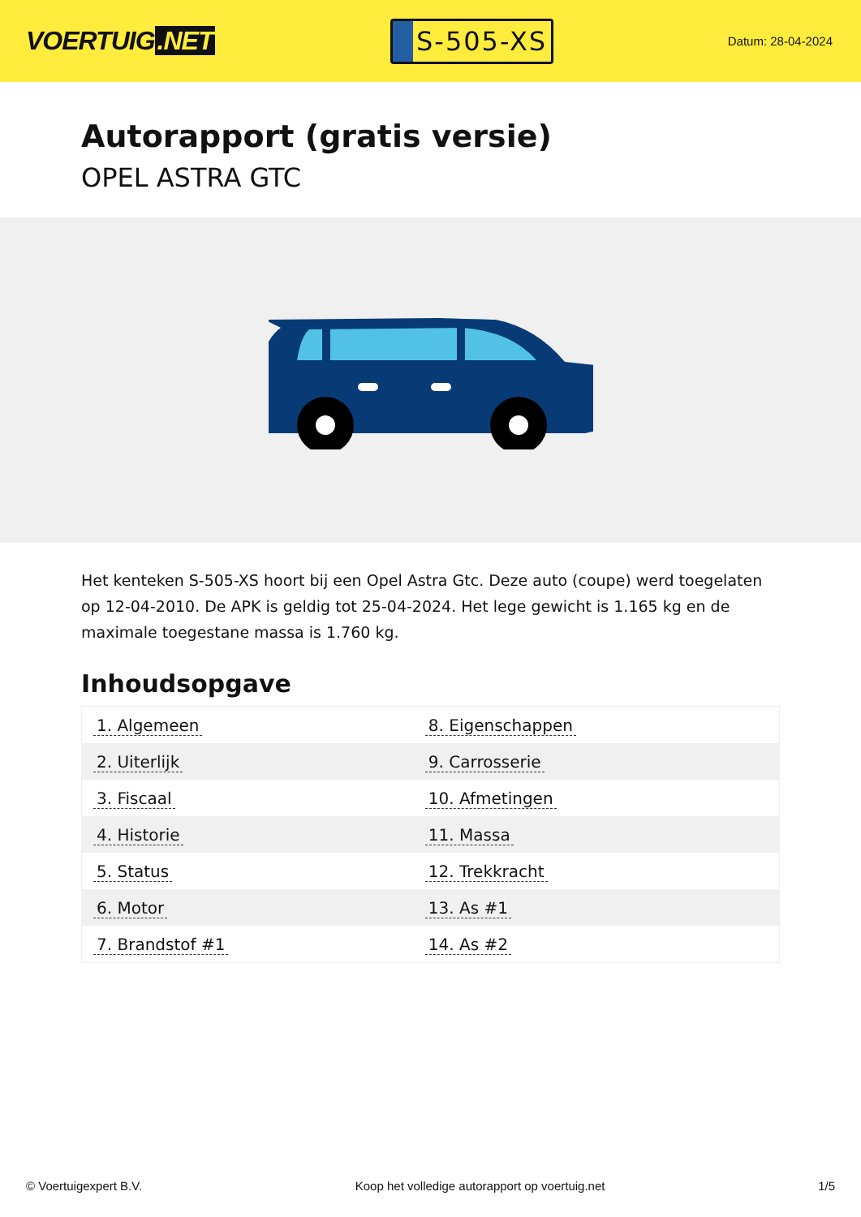VOERTUIG.NET
S-505-XS
Datum: 28-04-2024
Autorapport (gratis versie)
OPEL ASTRA GTC
Het kenteken S-505-XS hoort bij een Opel Astra Gtc. Deze auto (coupe) werd toegelaten op 12-04-2010. De APK is geldig tot 25-04-2024. Het lege gewicht is 1.165 kg en de maximale toegestane massa is 1.760 kg.
Inhoudsopgave
| 1. Algemeen | 8. Eigenschappen |
| 2. Uiterlijk | 9. Carrosserie |
| 3. Fiscaal | 10. Afmetingen |
| 4. Historie | 11. Massa |
| 5. Status | 12. Trekkracht |
| 6. Motor | 13. As #1 |
| 7. Brandstof #1 | 14. As #2 |
© Voertuigexpert B.V. Koop het volledige autorapport op voertuig.net
1/5